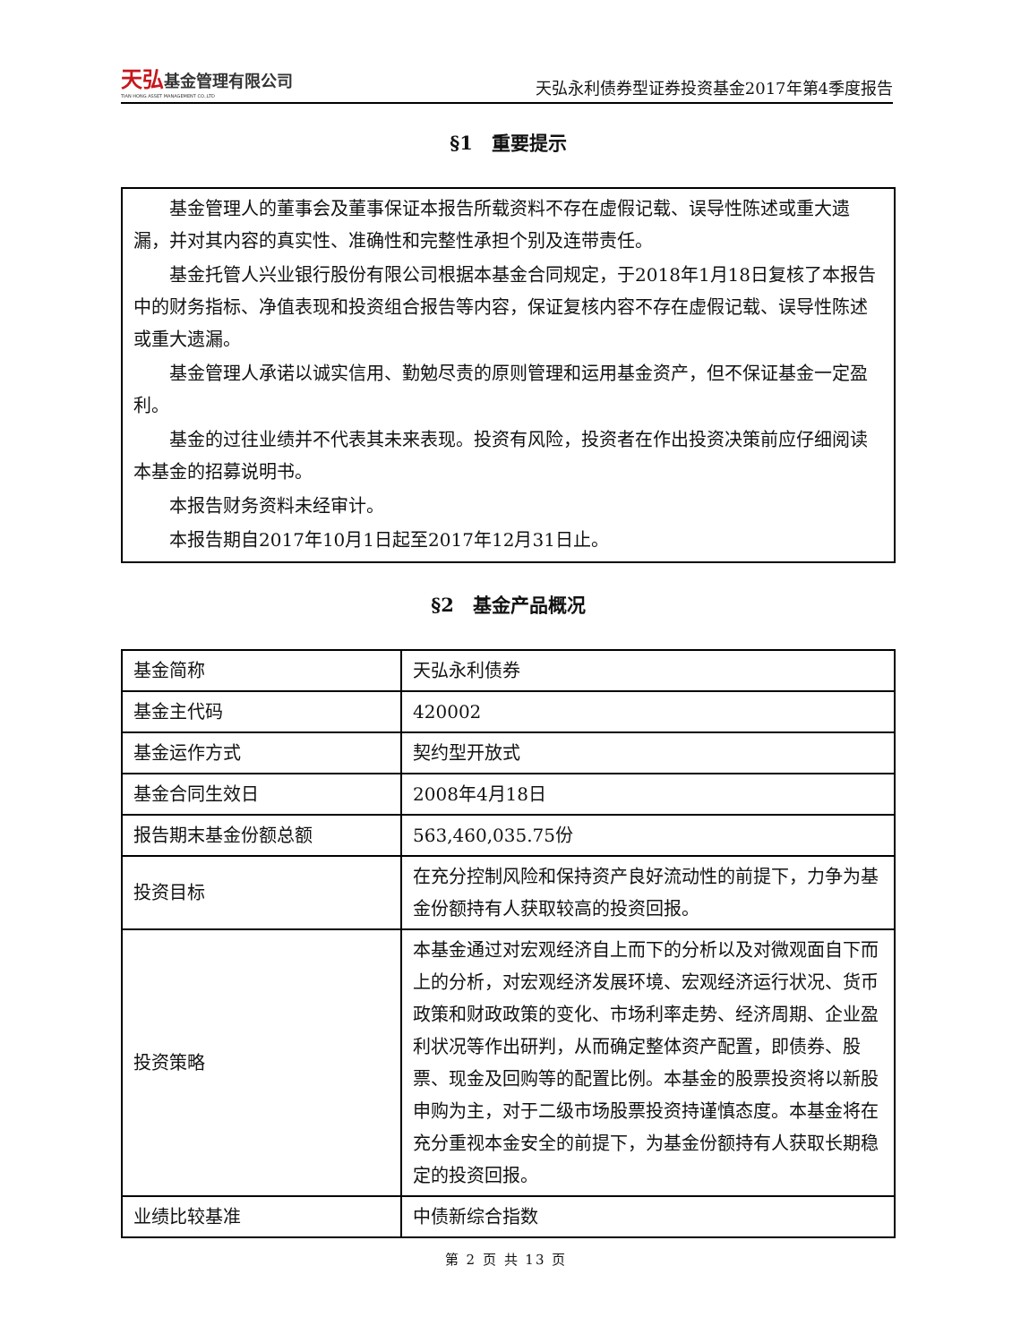天弘基金管理有限公司
TIAN HONG ASSET MANAGEMENT CO.,LTD
天弘永利债券型证券投资基金2017年第4季度报告
§1　重要提示
基金管理人的董事会及董事保证本报告所载资料不存在虚假记载、误导性陈述或重大遗漏，并对其内容的真实性、准确性和完整性承担个别及连带责任。
基金托管人兴业银行股份有限公司根据本基金合同规定，于2018年1月18日复核了本报告中的财务指标、净值表现和投资组合报告等内容，保证复核内容不存在虚假记载、误导性陈述或重大遗漏。
基金管理人承诺以诚实信用、勤勉尽责的原则管理和运用基金资产，但不保证基金一定盈利。
基金的过往业绩并不代表其未来表现。投资有风险，投资者在作出投资决策前应仔细阅读本基金的招募说明书。
本报告财务资料未经审计。
本报告期自2017年10月1日起至2017年12月31日止。
§2　基金产品概况
| 基金简称 | 天弘永利债券 |
| 基金主代码 | 420002 |
| 基金运作方式 | 契约型开放式 |
| 基金合同生效日 | 2008年4月18日 |
| 报告期末基金份额总额 | 563,460,035.75份 |
| 投资目标 | 在充分控制风险和保持资产良好流动性的前提下，力争为基金份额持有人获取较高的投资回报。 |
| 投资策略 | 本基金通过对宏观经济自上而下的分析以及对微观面自下而上的分析，对宏观经济发展环境、宏观经济运行状况、货币政策和财政政策的变化、市场利率走势、经济周期、企业盈利状况等作出研判，从而确定整体资产配置，即债券、股票、现金及回购等的配置比例。本基金的股票投资将以新股申购为主，对于二级市场股票投资持谨慎态度。本基金将在充分重视本金安全的前提下，为基金份额持有人获取长期稳定的投资回报。 |
| 业绩比较基准 | 中债新综合指数 |
第 2 页 共 13 页